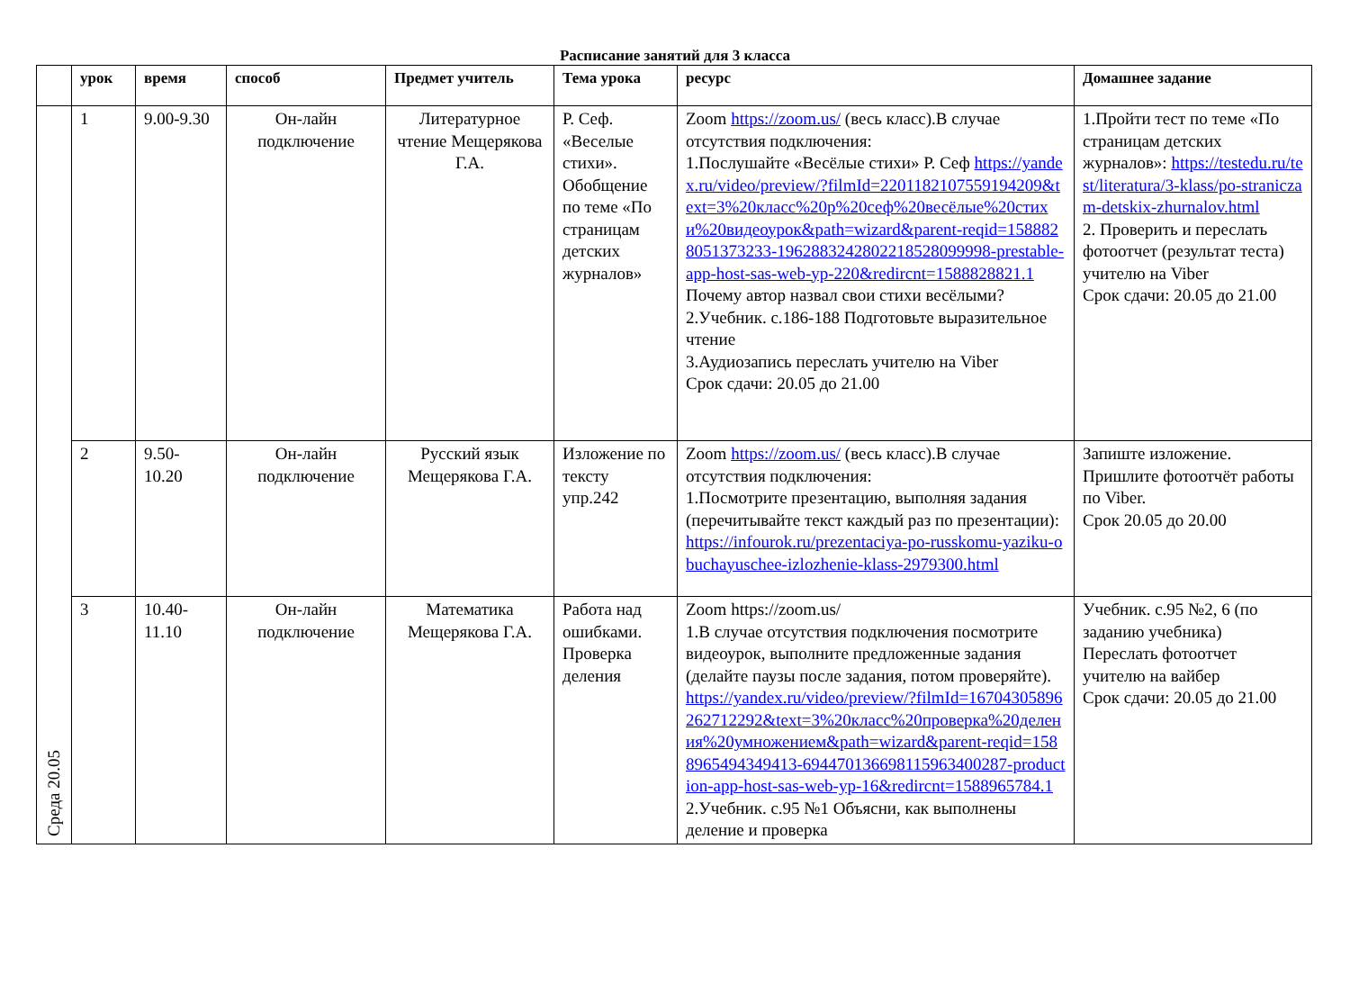Расписание занятий для 3 класса
| | урок | время | способ | Предмет учитель | Тема урока | ресурс | Домашнее задание |
| --- | --- | --- | --- | --- | --- | --- | --- |
| Среда 20.05 | 1 | 9.00-9.30 | Он-лайн подключение | Литературное чтение Мещерякова Г.А. | Р. Сеф. «Веселые стихи». Обобщение по теме «По страницам детских журналов» | Zoom https://zoom.us/ (весь класс).В случае отсутствия подключения: 1.Послушайте «Весёлые стихи» Р. Сеф https://yandex.ru/video/preview/?filmId=2201182107559194209&text=3%20класс%20р%20сеф%20весёлые%20стихи%20видеоурок&path=wizard&parent-reqid=1588828051373233-1962883242802218528099998-prestable-app-host-sas-web-yp-220&redircnt=1588828821.1 Почему автор назвал свои стихи весёлыми? 2.Учебник. с.186-188 Подготовьте выразительное чтение 3.Аудиозапись переслать учителю на Viber Срок сдачи: 20.05 до 21.00 | 1.Пройти тест по теме «По страницам детских журналов»: https://testedu.ru/test/literatura/3-klass/po-straniczam-detskix-zhurnalov.html 2. Проверить и переслать фотоотчет (результат теста) учителю на Viber Срок сдачи: 20.05 до 21.00 |
| | 2 | 9.50-10.20 | Он-лайн подключение | Русский язык Мещерякова Г.А. | Изложение по тексту упр.242 | Zoom https://zoom.us/ (весь класс).В случае отсутствия подключения: 1.Посмотрите презентацию, выполняя задания (перечитывайте текст каждый раз по презентации): https://infourok.ru/prezentaciya-po-russkomu-yaziku-obuchayuschee-izlozhenie-klass-2979300.html | Запиште изложение. Пришлите фотоотчёт работы по Viber. Срок 20.05 до 20.00 |
| | 3 | 10.40-11.10 | Он-лайн подключение | Математика Мещерякова Г.А. | Работа над ошибками. Проверка деления | Zoom https://zoom.us/ 1.В случае отсутствия подключения посмотрите видеоурок, выполните предложенные задания (делайте паузы после задания, потом проверяйте). https://yandex.ru/video/preview/?filmId=16704305896262712292&text=3%20класс%20проверка%20деления%20умножением&path=wizard&parent-reqid=1588965494349413-694470136698115963400287-production-app-host-sas-web-yp-16&redircnt=1588965784.1 2.Учебник. с.95 №1 Объясни, как выполнены деление и проверка | Учебник. с.95 №2, 6 (по заданию учебника) Переслать фотоотчет учителю на вайбер Срок сдачи: 20.05 до 21.00 |